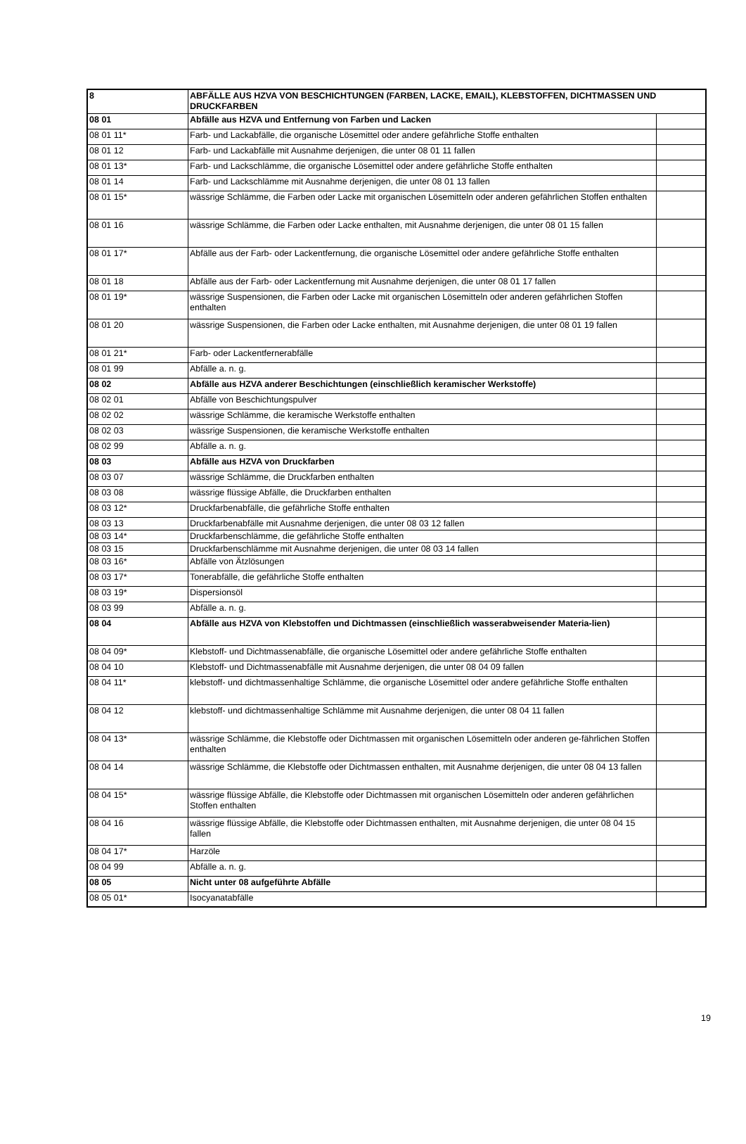| 8 | ABFÄLLE AUS HZVA VON BESCHICHTUNGEN (FARBEN, LACKE, EMAIL), KLEBSTOFFEN, DICHTMASSEN UND DRUCKFARBEN | |
| 08 01 | Abfälle aus HZVA und Entfernung von Farben und Lacken | |
| 08 01 11* | Farb- und Lackabfälle, die organische Lösemittel oder andere gefährliche Stoffe enthalten | |
| 08 01 12 | Farb- und Lackabfälle mit Ausnahme derjenigen, die unter 08 01 11 fallen | |
| 08 01 13* | Farb- und Lackschlämme, die organische Lösemittel oder andere gefährliche Stoffe enthalten | |
| 08 01 14 | Farb- und Lackschlämme mit Ausnahme derjenigen, die unter 08 01 13 fallen | |
| 08 01 15* | wässrige Schlämme, die Farben oder Lacke mit organischen Lösemitteln oder anderen gefährlichen Stoffen enthalten | |
| 08 01 16 | wässrige Schlämme, die Farben oder Lacke enthalten, mit Ausnahme derjenigen, die unter 08 01 15 fallen | |
| 08 01 17* | Abfälle aus der Farb- oder Lackentfernung, die organische Lösemittel oder andere gefährliche Stoffe enthalten | |
| 08 01 18 | Abfälle aus der Farb- oder Lackentfernung mit Ausnahme derjenigen, die unter 08 01 17 fallen | |
| 08 01 19* | wässrige Suspensionen, die Farben oder Lacke mit organischen Lösemitteln oder anderen gefährlichen Stoffen enthalten | |
| 08 01 20 | wässrige Suspensionen, die Farben oder Lacke enthalten, mit Ausnahme derjenigen, die unter 08 01 19 fallen | |
| 08 01 21* | Farb- oder Lackentfernerabfälle | |
| 08 01 99 | Abfälle a. n. g. | |
| 08 02 | Abfälle aus HZVA anderer Beschichtungen (einschließlich keramischer Werkstoffe) | |
| 08 02 01 | Abfälle von Beschichtungspulver | |
| 08 02 02 | wässrige Schlämme, die keramische Werkstoffe enthalten | |
| 08 02 03 | wässrige Suspensionen, die keramische Werkstoffe enthalten | |
| 08 02 99 | Abfälle a. n. g. | |
| 08 03 | Abfälle aus HZVA von Druckfarben | |
| 08 03 07 | wässrige Schlämme, die Druckfarben enthalten | |
| 08 03 08 | wässrige flüssige Abfälle, die Druckfarben enthalten | |
| 08 03 12* | Druckfarbenabfälle, die gefährliche Stoffe enthalten | |
| 08 03 13 | Druckfarbenabfälle mit Ausnahme derjenigen, die unter 08 03 12 fallen | |
| 08 03 14* | Druckfarbenschlämme, die gefährliche Stoffe enthalten | |
| 08 03 15 | Druckfarbenschlämme mit Ausnahme derjenigen, die unter 08 03 14 fallen | |
| 08 03 16* | Abfälle von Ätzlösungen | |
| 08 03 17* | Tonerabfälle, die gefährliche Stoffe enthalten | |
| 08 03 19* | Dispersionsöl | |
| 08 03 99 | Abfälle a. n. g. | |
| 08 04 | Abfälle aus HZVA von Klebstoffen und Dichtmassen (einschließlich wasserabweisender Materia-lien) | |
| 08 04 09* | Klebstoff- und Dichtmassenabfälle, die organische Lösemittel oder andere gefährliche Stoffe enthalten | |
| 08 04 10 | Klebstoff- und Dichtmassenabfälle mit Ausnahme derjenigen, die unter 08 04 09 fallen | |
| 08 04 11* | klebstoff- und dichtmassenhaltige Schlämme, die organische Lösemittel oder andere gefährliche Stoffe enthalten | |
| 08 04 12 | klebstoff- und dichtmassenhaltige Schlämme mit Ausnahme derjenigen, die unter 08 04 11 fallen | |
| 08 04 13* | wässrige Schlämme, die Klebstoffe oder Dichtmassen mit organischen Lösemitteln oder anderen ge-fährlichen Stoffen enthalten | |
| 08 04 14 | wässrige Schlämme, die Klebstoffe oder Dichtmassen enthalten, mit Ausnahme derjenigen, die unter 08 04 13 fallen | |
| 08 04 15* | wässrige flüssige Abfälle, die Klebstoffe oder Dichtmassen mit organischen Lösemitteln oder anderen gefährlichen Stoffen enthalten | |
| 08 04 16 | wässrige flüssige Abfälle, die Klebstoffe oder Dichtmassen enthalten, mit Ausnahme derjenigen, die unter 08 04 15 fallen | |
| 08 04 17* | Harzöle | |
| 08 04 99 | Abfälle a. n. g. | |
| 08 05 | Nicht unter 08 aufgeführte Abfälle | |
| 08 05 01* | Isocyanatabfälle | |
19